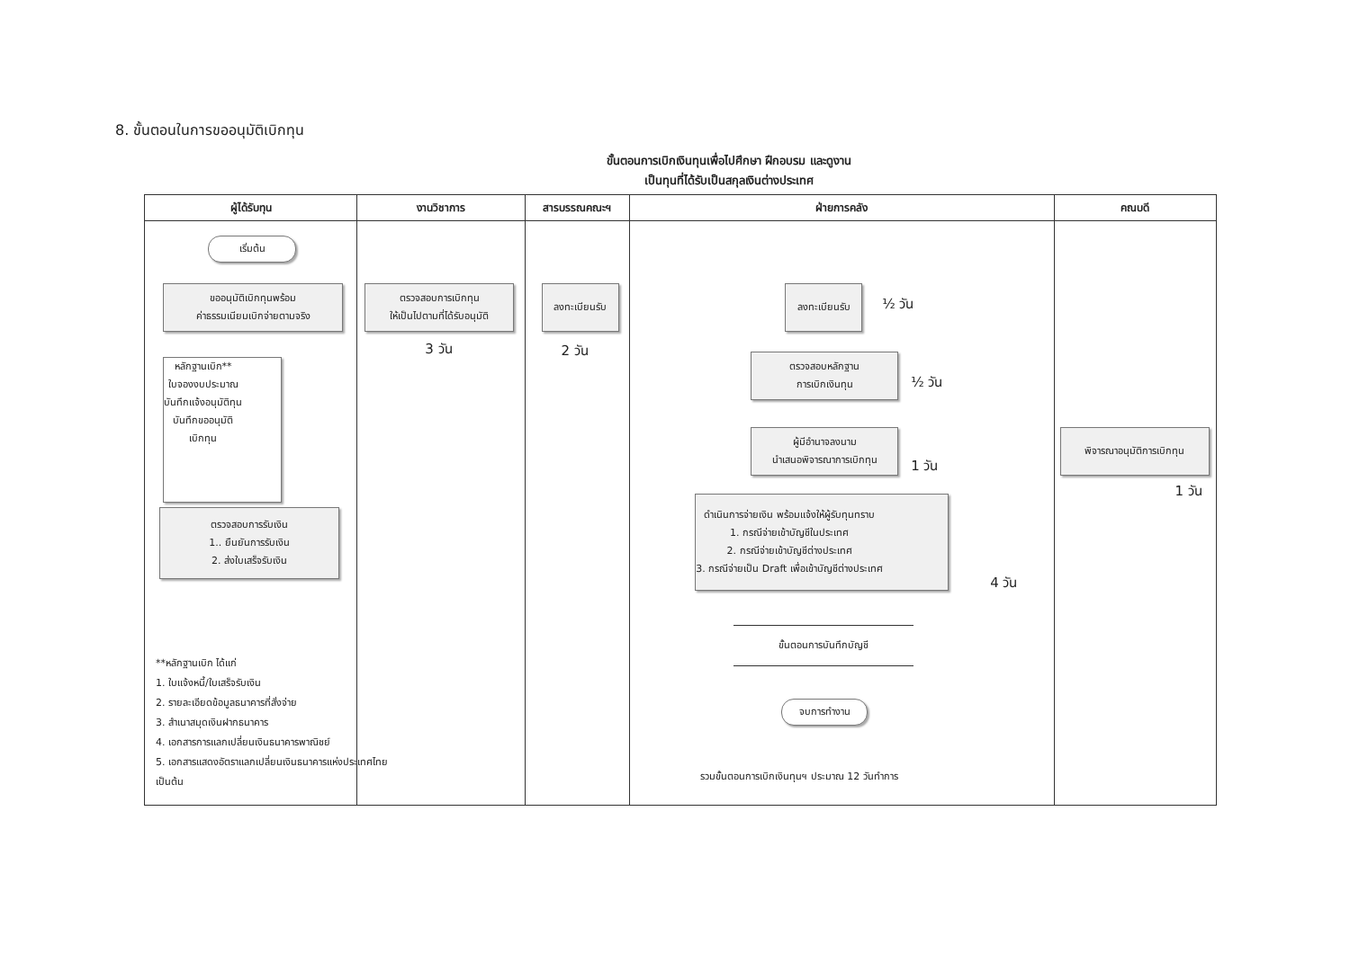8. ขั้นตอนในการขออนุมัติเบิกทุน
ขั้นตอนการเบิกเงินทุนเพื่อไปศึกษา ฝึกอบรม และดูงาน
เป็นทุนที่ได้รับเป็นสกุลเงินต่างประเทศ
ผู้ได้รับทุน
เริ่มต้น
ขออนุมัติเบิกทุนพร้อม
ค่าธรรมเนียมเบิกจ่ายตามจริง
หลักฐานเบิก**
ใบจองงบประมาณ
บันทึกแจ้งอนุมัติทุน
บันทึกขออนุมัติ
เบิกทุน
ตรวจสอบการรับเงิน
1.. ยืนยันการรับเงิน
2. ส่งใบเสร็จรับเงิน
**หลักฐานเบิก ได้แก่
1. ใบแจ้งหนี้/ใบเสร็จรับเงิน
2. รายละเอียดข้อมูลธนาคารที่สั่งจ่าย
3. สำเนาสมุดเงินฝากธนาคาร
4. เอกสารการแลกเปลี่ยนเงินธนาคารพาณิชย์
5. เอกสารแสดงอัตราแลกเปลี่ยนเงินธนาคารแห่งประเทศไทย
เป็นต้น
งานวิชาการ
ตรวจสอบการเบิกทุน
ให้เป็นไปตามที่ได้รับอนุมัติ
3 วัน
สารบรรณคณะฯ
ลงทะเบียนรับ
2 วัน
ฝ่ายการคลัง
ลงทะเบียนรับ
½ วัน
ตรวจสอบหลักฐาน
การเบิกเงินทุน
½ วัน
ผู้มีอำนาจลงนาม
นำเสนอพิจารณาการเบิกทุน
1 วัน
ดำเนินการจ่ายเงิน พร้อมแจ้งให้ผู้รับทุนทราบ
1. กรณีจ่ายเข้าบัญชีในประเทศ
2. กรณีจ่ายเข้าบัญชีต่างประเทศ
3. กรณีจ่ายเป็น Draft เพื่อเข้าบัญชีต่างประเทศ
4 วัน
ขั้นตอนการบันทึกบัญชี
จบการทำงาน
รวมขั้นตอนการเบิกเงินทุนฯ ประมาณ 12 วันทำการ
คณบดี
พิจารณาอนุมัติการเบิกทุน
1 วัน